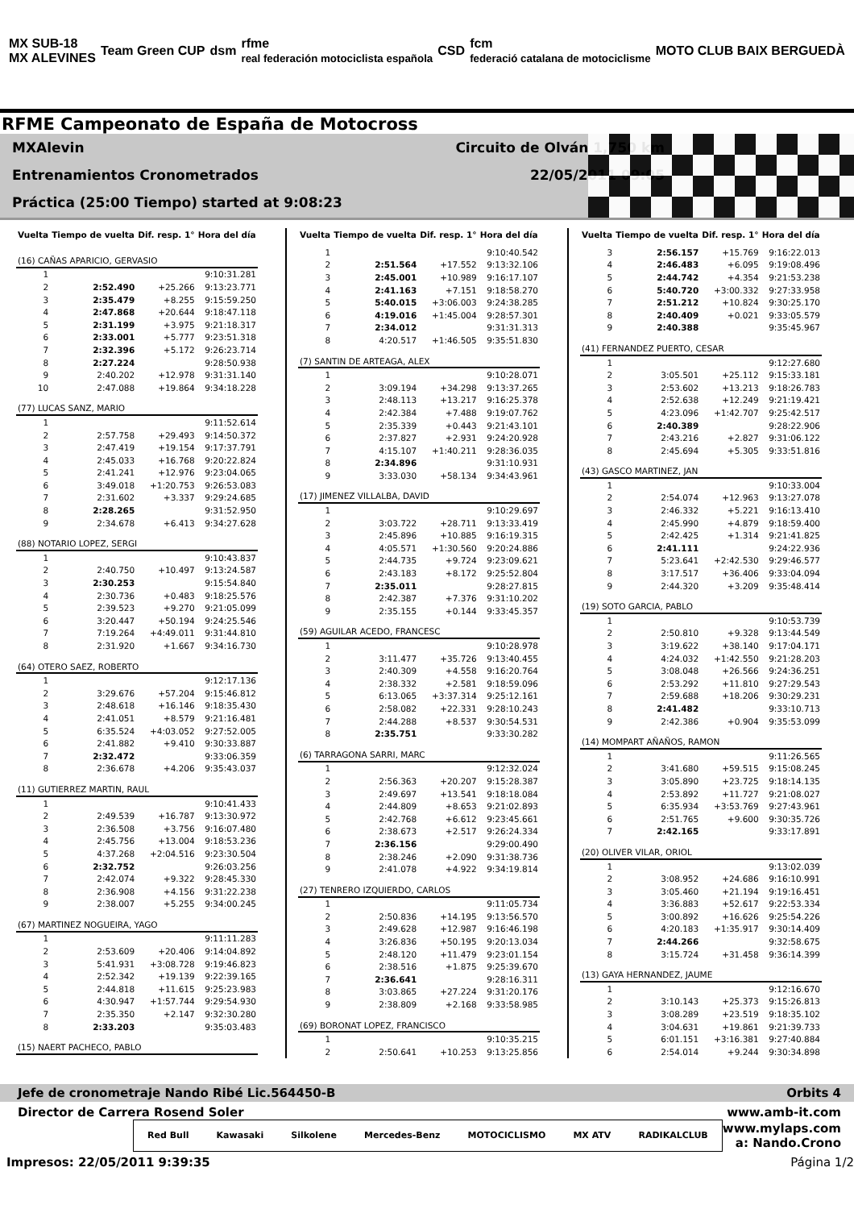MX SUB-18
MX ALEVINES
Team Green CUP dsm
rfme
real federación motociclista española
CSD
fcm
federació catalana de motociclisme
MOTO CLUB BAIX BERGUEDÀ
RFME Campeonato de España de Motocross
MXAlevin Circuito de Olván 1,750 km
Entrenamientos Cronometrados 22/05/2011 09:05
Práctica (25:00 Tiempo) started at 9:08:23
| Vuelta | Tiempo de vuelta | Dif. resp. 1° | Hora del día |
| --- | --- | --- | --- |
| (16) CAÑAS APARICIO, GERVASIO | | | |
| 1 | | | 9:10:31.281 |
| 2 | 2:52.490 | +25.266 | 9:13:23.771 |
| 3 | 2:35.479 | +8.255 | 9:15:59.250 |
| 4 | 2:47.868 | +20.644 | 9:18:47.118 |
| 5 | 2:31.199 | +3.975 | 9:21:18.317 |
| 6 | 2:33.001 | +5.777 | 9:23:51.318 |
| 7 | 2:32.396 | +5.172 | 9:26:23.714 |
| 8 | 2:27.224 | | 9:28:50.938 |
| 9 | 2:40.202 | +12.978 | 9:31:31.140 |
| 10 | 2:47.088 | +19.864 | 9:34:18.228 |
| (77) LUCAS SANZ, MARIO | | | |
| 1 | | | 9:11:52.614 |
| 2 | 2:57.758 | +29.493 | 9:14:50.372 |
| 3 | 2:47.419 | +19.154 | 9:17:37.791 |
| 4 | 2:45.033 | +16.768 | 9:20:22.824 |
| 5 | 2:41.241 | +12.976 | 9:23:04.065 |
| 6 | 3:49.018 | +1:20.753 | 9:26:53.083 |
| 7 | 2:31.602 | +3.337 | 9:29:24.685 |
| 8 | 2:28.265 | | 9:31:52.950 |
| 9 | 2:34.678 | +6.413 | 9:34:27.628 |
| (88) NOTARIO LOPEZ, SERGI | | | |
| 1 | | | 9:10:43.837 |
| 2 | 2:40.750 | +10.497 | 9:13:24.587 |
| 3 | 2:30.253 | | 9:15:54.840 |
| 4 | 2:30.736 | +0.483 | 9:18:25.576 |
| 5 | 2:39.523 | +9.270 | 9:21:05.099 |
| 6 | 3:20.447 | +50.194 | 9:24:25.546 |
| 7 | 7:19.264 | +4:49.011 | 9:31:44.810 |
| 8 | 2:31.920 | +1.667 | 9:34:16.730 |
| (64) OTERO SAEZ, ROBERTO | | | |
| 1 | | | 9:12:17.136 |
| 2 | 3:29.676 | +57.204 | 9:15:46.812 |
| 3 | 2:48.618 | +16.146 | 9:18:35.430 |
| 4 | 2:41.051 | +8.579 | 9:21:16.481 |
| 5 | 6:35.524 | +4:03.052 | 9:27:52.005 |
| 6 | 2:41.882 | +9.410 | 9:30:33.887 |
| 7 | 2:32.472 | | 9:33:06.359 |
| 8 | 2:36.678 | +4.206 | 9:35:43.037 |
| (11) GUTIERREZ MARTIN, RAUL | | | |
| 1 | | | 9:10:41.433 |
| 2 | 2:49.539 | +16.787 | 9:13:30.972 |
| 3 | 2:36.508 | +3.756 | 9:16:07.480 |
| 4 | 2:45.756 | +13.004 | 9:18:53.236 |
| 5 | 4:37.268 | +2:04.516 | 9:23:30.504 |
| 6 | 2:32.752 | | 9:26:03.256 |
| 7 | 2:42.074 | +9.322 | 9:28:45.330 |
| 8 | 2:36.908 | +4.156 | 9:31:22.238 |
| 9 | 2:38.007 | +5.255 | 9:34:00.245 |
| (67) MARTINEZ NOGUEIRA, YAGO | | | |
| 1 | | | 9:11:11.283 |
| 2 | 2:53.609 | +20.406 | 9:14:04.892 |
| 3 | 5:41.931 | +3:08.728 | 9:19:46.823 |
| 4 | 2:52.342 | +19.139 | 9:22:39.165 |
| 5 | 2:44.818 | +11.615 | 9:25:23.983 |
| 6 | 4:30.947 | +1:57.744 | 9:29:54.930 |
| 7 | 2:35.350 | +2.147 | 9:32:30.280 |
| 8 | 2:33.203 | | 9:35:03.483 |
| (15) NAERT PACHECO, PABLO | | | |
| Vuelta | Tiempo de vuelta | Dif. resp. 1° | Hora del día |
| --- | --- | --- | --- |
| 1 | | | 9:10:40.542 |
| 2 | 2:51.564 | +17.552 | 9:13:32.106 |
| 3 | 2:45.001 | +10.989 | 9:16:17.107 |
| 4 | 2:41.163 | +7.151 | 9:18:58.270 |
| 5 | 5:40.015 | +3:06.003 | 9:24:38.285 |
| 6 | 4:19.016 | +1:45.004 | 9:28:57.301 |
| 7 | 2:34.012 | | 9:31:31.313 |
| 8 | 4:20.517 | +1:46.505 | 9:35:51.830 |
| (7) SANTIN DE ARTEAGA, ALEX | | | |
| 1 | | | 9:10:28.071 |
| 2 | 3:09.194 | +34.298 | 9:13:37.265 |
| 3 | 2:48.113 | +13.217 | 9:16:25.378 |
| 4 | 2:42.384 | +7.488 | 9:19:07.762 |
| 5 | 2:35.339 | +0.443 | 9:21:43.101 |
| 6 | 2:37.827 | +2.931 | 9:24:20.928 |
| 7 | 4:15.107 | +1:40.211 | 9:28:36.035 |
| 8 | 2:34.896 | | 9:31:10.931 |
| 9 | 3:33.030 | +58.134 | 9:34:43.961 |
| (17) JIMENEZ VILLALBA, DAVID | | | |
| 1 | | | 9:10:29.697 |
| 2 | 3:03.722 | +28.711 | 9:13:33.419 |
| 3 | 2:45.896 | +10.885 | 9:16:19.315 |
| 4 | 4:05.571 | +1:30.560 | 9:20:24.886 |
| 5 | 2:44.735 | +9.724 | 9:23:09.621 |
| 6 | 2:43.183 | +8.172 | 9:25:52.804 |
| 7 | 2:35.011 | | 9:28:27.815 |
| 8 | 2:42.387 | +7.376 | 9:31:10.202 |
| 9 | 2:35.155 | +0.144 | 9:33:45.357 |
| (59) AGUILAR ACEDO, FRANCESC | | | |
| 1 | | | 9:10:28.978 |
| 2 | 3:11.477 | +35.726 | 9:13:40.455 |
| 3 | 2:40.309 | +4.558 | 9:16:20.764 |
| 4 | 2:38.332 | +2.581 | 9:18:59.096 |
| 5 | 6:13.065 | +3:37.314 | 9:25:12.161 |
| 6 | 2:58.082 | +22.331 | 9:28:10.243 |
| 7 | 2:44.288 | +8.537 | 9:30:54.531 |
| 8 | 2:35.751 | | 9:33:30.282 |
| (6) TARRAGONA SARRI, MARC | | | |
| 1 | | | 9:12:32.024 |
| 2 | 2:56.363 | +20.207 | 9:15:28.387 |
| 3 | 2:49.697 | +13.541 | 9:18:18.084 |
| 4 | 2:44.809 | +8.653 | 9:21:02.893 |
| 5 | 2:42.768 | +6.612 | 9:23:45.661 |
| 6 | 2:38.673 | +2.517 | 9:26:24.334 |
| 7 | 2:36.156 | | 9:29:00.490 |
| 8 | 2:38.246 | +2.090 | 9:31:38.736 |
| 9 | 2:41.078 | +4.922 | 9:34:19.814 |
| (27) TENRERO IZQUIERDO, CARLOS | | | |
| 1 | | | 9:11:05.734 |
| 2 | 2:50.836 | +14.195 | 9:13:56.570 |
| 3 | 2:49.628 | +12.987 | 9:16:46.198 |
| 4 | 3:26.836 | +50.195 | 9:20:13.034 |
| 5 | 2:48.120 | +11.479 | 9:23:01.154 |
| 6 | 2:38.516 | +1.875 | 9:25:39.670 |
| 7 | 2:36.641 | | 9:28:16.311 |
| 8 | 3:03.865 | +27.224 | 9:31:20.176 |
| 9 | 2:38.809 | +2.168 | 9:33:58.985 |
| (69) BORONAT LOPEZ, FRANCISCO | | | |
| 1 | | | 9:10:35.215 |
| 2 | 2:50.641 | +10.253 | 9:13:25.856 |
| Vuelta | Tiempo de vuelta | Dif. resp. 1° | Hora del día |
| --- | --- | --- | --- |
| 3 | 2:56.157 | +15.769 | 9:16:22.013 |
| 4 | 2:46.483 | +6.095 | 9:19:08.496 |
| 5 | 2:44.742 | +4.354 | 9:21:53.238 |
| 6 | 5:40.720 | +3:00.332 | 9:27:33.958 |
| 7 | 2:51.212 | +10.824 | 9:30:25.170 |
| 8 | 2:40.409 | +0.021 | 9:33:05.579 |
| 9 | 2:40.388 | | 9:35:45.967 |
| (41) FERNANDEZ PUERTO, CESAR | | | |
| 1 | | | 9:12:27.680 |
| 2 | 3:05.501 | +25.112 | 9:15:33.181 |
| 3 | 2:53.602 | +13.213 | 9:18:26.783 |
| 4 | 2:52.638 | +12.249 | 9:21:19.421 |
| 5 | 4:23.096 | +1:42.707 | 9:25:42.517 |
| 6 | 2:40.389 | | 9:28:22.906 |
| 7 | 2:43.216 | +2.827 | 9:31:06.122 |
| 8 | 2:45.694 | +5.305 | 9:33:51.816 |
| (43) GASCO MARTINEZ, JAN | | | |
| 1 | | | 9:10:33.004 |
| 2 | 2:54.074 | +12.963 | 9:13:27.078 |
| 3 | 2:46.332 | +5.221 | 9:16:13.410 |
| 4 | 2:45.990 | +4.879 | 9:18:59.400 |
| 5 | 2:42.425 | +1.314 | 9:21:41.825 |
| 6 | 2:41.111 | | 9:24:22.936 |
| 7 | 5:23.641 | +2:42.530 | 9:29:46.577 |
| 8 | 3:17.517 | +36.406 | 9:33:04.094 |
| 9 | 2:44.320 | +3.209 | 9:35:48.414 |
| (19) SOTO GARCIA, PABLO | | | |
| 1 | | | 9:10:53.739 |
| 2 | 2:50.810 | +9.328 | 9:13:44.549 |
| 3 | 3:19.622 | +38.140 | 9:17:04.171 |
| 4 | 4:24.032 | +1:42.550 | 9:21:28.203 |
| 5 | 3:08.048 | +26.566 | 9:24:36.251 |
| 6 | 2:53.292 | +11.810 | 9:27:29.543 |
| 7 | 2:59.688 | +18.206 | 9:30:29.231 |
| 8 | 2:41.482 | | 9:33:10.713 |
| 9 | 2:42.386 | +0.904 | 9:35:53.099 |
| (14) MOMPART AÑAÑOS, RAMON | | | |
| 1 | | | 9:11:26.565 |
| 2 | 3:41.680 | +59.515 | 9:15:08.245 |
| 3 | 3:05.890 | +23.725 | 9:18:14.135 |
| 4 | 2:53.892 | +11.727 | 9:21:08.027 |
| 5 | 6:35.934 | +3:53.769 | 9:27:43.961 |
| 6 | 2:51.765 | +9.600 | 9:30:35.726 |
| 7 | 2:42.165 | | 9:33:17.891 |
| (20) OLIVER VILAR, ORIOL | | | |
| 1 | | | 9:13:02.039 |
| 2 | 3:08.952 | +24.686 | 9:16:10.991 |
| 3 | 3:05.460 | +21.194 | 9:19:16.451 |
| 4 | 3:36.883 | +52.617 | 9:22:53.334 |
| 5 | 3:00.892 | +16.626 | 9:25:54.226 |
| 6 | 4:20.183 | +1:35.917 | 9:30:14.409 |
| 7 | 2:44.266 | | 9:32:58.675 |
| 8 | 3:15.724 | +31.458 | 9:36:14.399 |
| (13) GAYA HERNANDEZ, JAUME | | | |
| 1 | | | 9:12:16.670 |
| 2 | 3:10.143 | +25.373 | 9:15:26.813 |
| 3 | 3:08.289 | +23.519 | 9:18:35.102 |
| 4 | 3:04.631 | +19.861 | 9:21:39.733 |
| 5 | 6:01.151 | +3:16.381 | 9:27:40.884 |
| 6 | 2:54.014 | +9.244 | 9:30:34.898 |
Jefe de cronometraje Nando Ribé Lic.564450-B Orbits 4
Director de Carrera Rosend Soler www.amb-it.com
Red Bull Kawasaki Silkolene Mercedes-Benz MOTOCICLISMO MX ATV RADIKALCLUB
www.mylaps.com
a: Nando.Crono
Impresos: 22/05/2011 9:39:35 Página 1/2